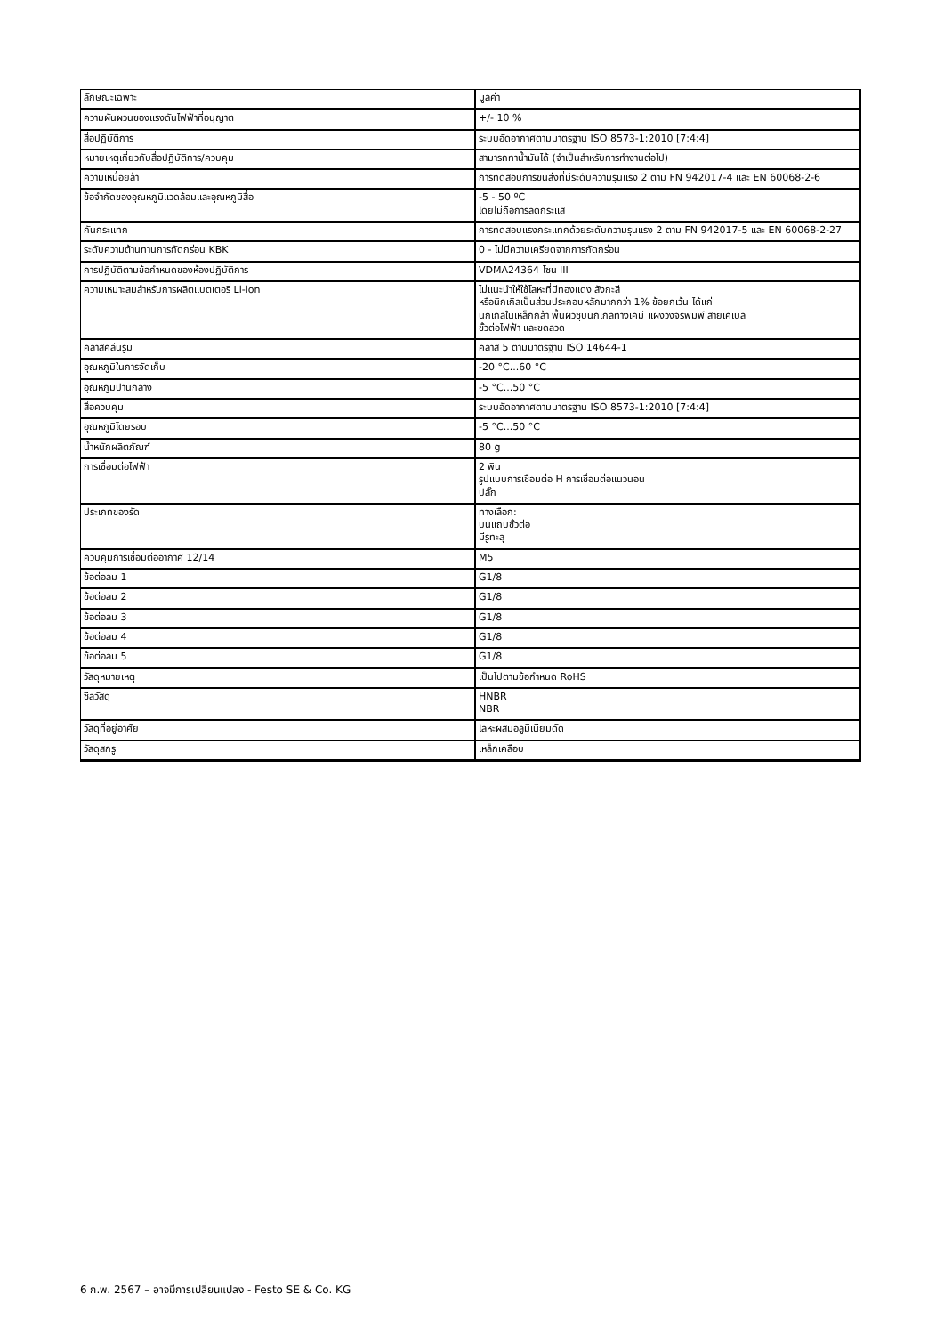| ลักษณะเฉพาะ | มูลค่า |
| --- | --- |
| ความผันผวนของแรงดันไฟฟ้าที่อนุญาต | +/- 10 % |
| สื่อปฏิบัติการ | ระบบอัดอากาศตามมาตรฐาน ISO 8573-1:2010 [7:4:4] |
| หมายเหตุเกี่ยวกับสื่อปฏิบัติการ/ควบคุม | สามารถทาน้ำมันได้ (จำเป็นสำหรับการทำงานต่อไป) |
| ความเหนื่อยล้า | การทดสอบการขนส่งที่มีระดับความรุนแรง 2 ตาม FN 942017-4 และ EN 60068-2-6 |
| ข้อจำกัดของอุณหภูมิแวดล้อมและอุณหภูมิสื่อ | -5 - 50 ºC โดยไม่ถือการลดกระแส |
| กันกระแทก | การทดสอบแรงกระแทกด้วยระดับความรุนแรง 2 ตาม FN 942017-5 และ EN 60068-2-27 |
| ระดับความต้านทานการกัดกร่อน KBK | 0 - ไม่มีความเครียดจากการกัดกร่อน |
| การปฏิบัติตามข้อกำหนดของห้องปฏิบัติการ | VDMA24364 โซน III |
| ความเหมาะสมสำหรับการผลิตแบตเตอรี่ Li-ion | ไม่แนะนำให้ใช้โลหะที่มีทองแดง สังกะสี หรือนิกเกิลเป็นส่วนประกอบหลักมากกว่า 1% ข้อยกเว้น ได้แก่ นิกเกิลในเหล็กกล้า พื้นผิวชุบนิกเกิลทางเคมี แผงวงจรพิมพ์ สายเคเบิล ขั้วต่อไฟฟ้า และขดลวด |
| คลาสคลีนรูม | คลาส 5 ตามมาตรฐาน ISO 14644-1 |
| อุณหภูมิในการจัดเก็บ | -20 °C...60 °C |
| อุณหภูมิปานกลาง | -5 °C...50 °C |
| สื่อควบคุม | ระบบอัดอากาศตามมาตรฐาน ISO 8573-1:2010 [7:4:4] |
| อุณหภูมิโดยรอบ | -5 °C...50 °C |
| น้ำหนักผลิตภัณฑ์ | 80 g |
| การเชื่อมต่อไฟฟ้า | 2 พิน รูปแบบการเชื่อมต่อ H การเชื่อมต่อแนวนอน ปลั๊ก |
| ประเภทของรัด | ทางเลือก: บนแถบขั้วต่อ มีรูทะลุ |
| ควบคุมการเชื่อมต่ออากาศ 12/14 | M5 |
| ข้อต่อลม 1 | G1/8 |
| ข้อต่อลม 2 | G1/8 |
| ข้อต่อลม 3 | G1/8 |
| ข้อต่อลม 4 | G1/8 |
| ข้อต่อลม 5 | G1/8 |
| วัสดุหมายเหตุ | เป็นไปตามข้อกำหนด RoHS |
| ซีลวัสดุ | HNBR NBR |
| วัสดุที่อยู่อาศัย | โลหะผสมอลูมิเนียมดัด |
| วัสดุสกรู | เหล็กเคลือบ |
6 ก.พ. 2567 – อาจมีการเปลี่ยนแปลง - Festo SE & Co. KG